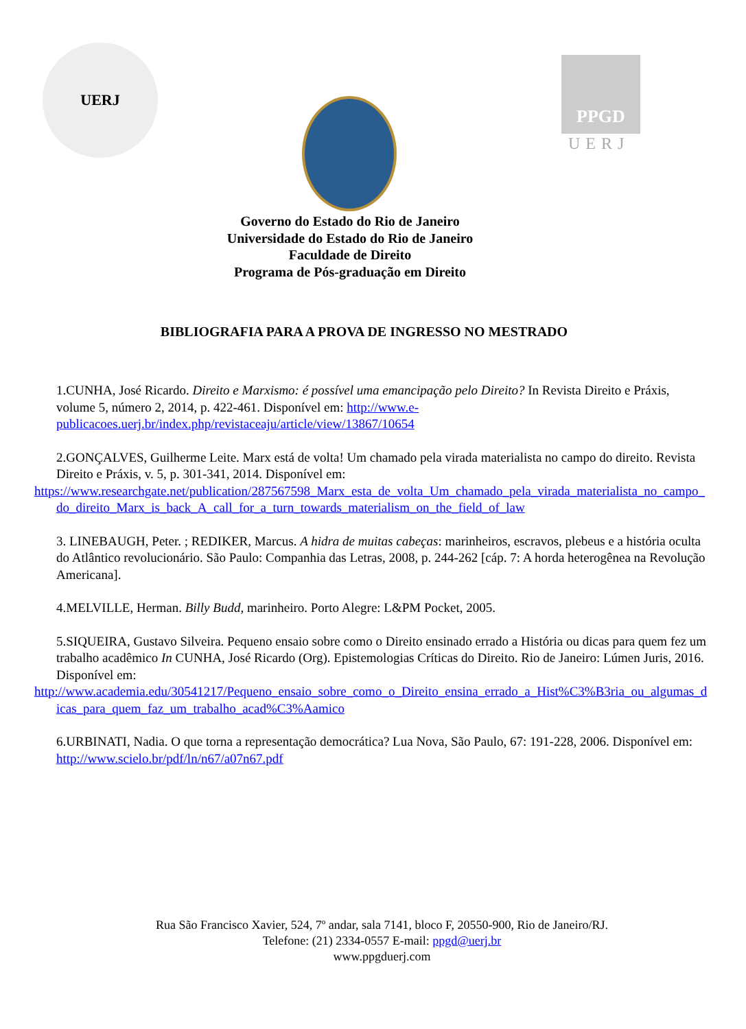UERJ
PPGD
UERJ
Governo do Estado do Rio de Janeiro
Universidade do Estado do Rio de Janeiro
Faculdade de Direito
Programa de Pós-graduação em Direito
BIBLIOGRAFIA PARA A PROVA DE INGRESSO NO MESTRADO
1.CUNHA, José Ricardo. Direito e Marxismo: é possível uma emancipação pelo Direito? In Revista Direito e Práxis, volume 5, número 2, 2014, p. 422-461. Disponível em: http://www.e-publicacoes.uerj.br/index.php/revistaceaju/article/view/13867/10654
2.GONÇALVES, Guilherme Leite. Marx está de volta! Um chamado pela virada materialista no campo do direito. Revista Direito e Práxis, v. 5, p. 301-341, 2014. Disponível em:
https://www.researchgate.net/publication/287567598_Marx_esta_de_volta_Um_chamado_pela_virada_materialista_no_campo_do_direito_Marx_is_back_A_call_for_a_turn_towards_materialism_on_the_field_of_law
3. LINEBAUGH, Peter. ; REDIKER, Marcus. A hidra de muitas cabeças: marinheiros, escravos, plebeus e a história oculta do Atlântico revolucionário. São Paulo: Companhia das Letras, 2008, p. 244-262 [cáp. 7: A horda heterogênea na Revolução Americana].
4.MELVILLE, Herman. Billy Budd, marinheiro. Porto Alegre: L&PM Pocket, 2005.
5.SIQUEIRA, Gustavo Silveira. Pequeno ensaio sobre como o Direito ensinado errado a História ou dicas para quem fez um trabalho acadêmico In CUNHA, José Ricardo (Org). Epistemologias Críticas do Direito. Rio de Janeiro: Lúmen Juris, 2016. Disponível em:
http://www.academia.edu/30541217/Pequeno_ensaio_sobre_como_o_Direito_ensina_errado_a_Hist%C3%B3ria_ou_algumas_dicas_para_quem_faz_um_trabalho_acad%C3%Aamico
6.URBINATI, Nadia. O que torna a representação democrática? Lua Nova, São Paulo, 67: 191-228, 2006. Disponível em: http://www.scielo.br/pdf/ln/n67/a07n67.pdf
Rua São Francisco Xavier, 524, 7º andar, sala 7141, bloco F, 20550-900, Rio de Janeiro/RJ.
Telefone: (21) 2334-0557 E-mail: ppgd@uerj.br
www.ppgduerj.com